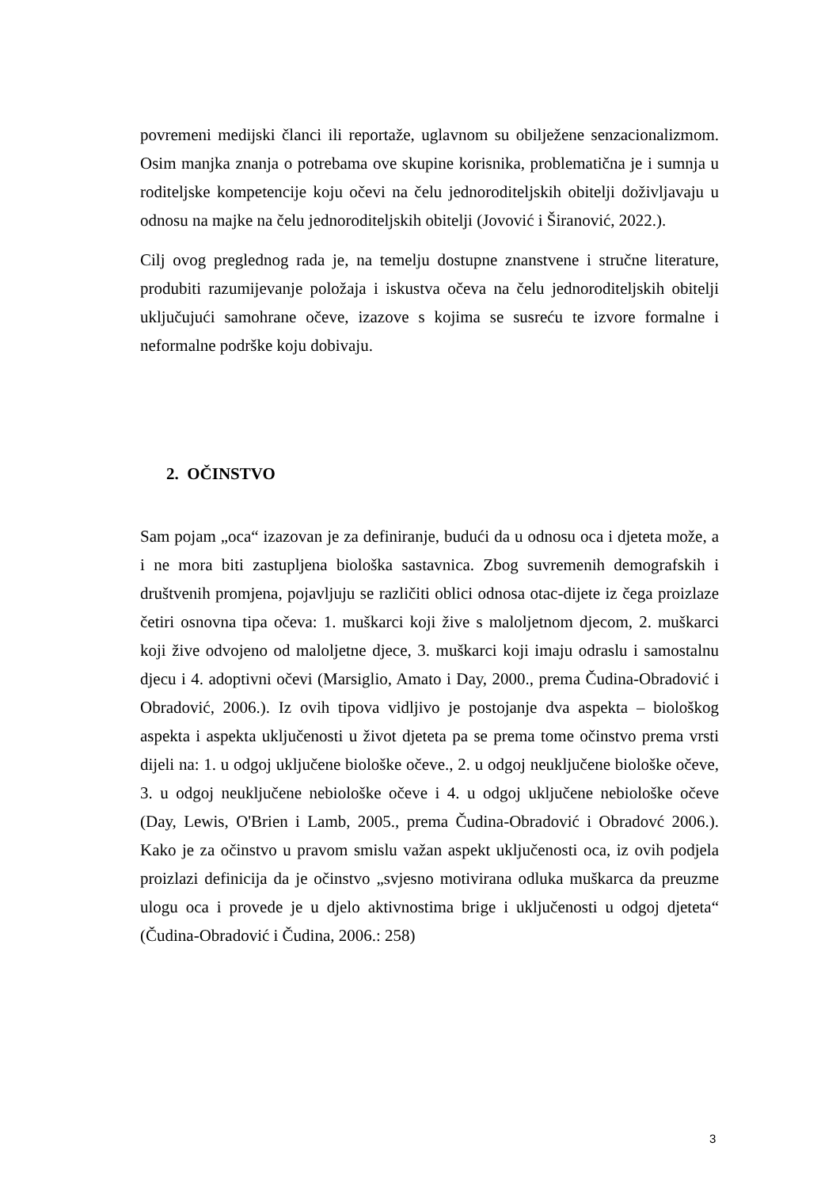povremeni medijski članci ili reportaže, uglavnom su obilježene senzacionalizmom. Osim manjka znanja o potrebama ove skupine korisnika, problematična je i sumnja u roditeljske kompetencije koju očevi na čelu jednoroditeljskih obitelji doživljavaju u odnosu na majke na čelu jednoroditeljskih obitelji (Jovović i Širanović, 2022.).
Cilj ovog preglednog rada je, na temelju dostupne znanstvene i stručne literature, produbiti razumijevanje položaja i iskustva očeva na čelu jednoroditeljskih obitelji uključujući samohrane očeve, izazove s kojima se susreću te izvore formalne i neformalne podrške koju dobivaju.
2. OČINSTVO
Sam pojam „oca“ izazovan je za definiranje, budući da u odnosu oca i djeteta može, a i ne mora biti zastupljena biološka sastavnica. Zbog suvremenih demografskih i društvenih promjena, pojavljuju se različiti oblici odnosa otac-dijete iz čega proizlaze četiri osnovna tipa očeva: 1. muškarci koji žive s maloljetnom djecom, 2. muškarci koji žive odvojeno od maloljetne djece, 3. muškarci koji imaju odraslu i samostalnu djecu i 4. adoptivni očevi (Marsiglio, Amato i Day, 2000., prema Čudina-Obradović i Obradović, 2006.). Iz ovih tipova vidljivo je postojanje dva aspekta – biološkog aspekta i aspekta uključenosti u život djeteta pa se prema tome očinstvo prema vrsti dijeli na: 1. u odgoj uključene biološke očeve., 2. u odgoj neuključene biološke očeve, 3. u odgoj neuključene nebiološke očeve i 4. u odgoj uključene nebiološke očeve (Day, Lewis, O'Brien i Lamb, 2005., prema Čudina-Obradović i Obradovć 2006.). Kako je za očinstvo u pravom smislu važan aspekt uključenosti oca, iz ovih podjela proizlazi definicija da je očinstvo „svjesno motivirana odluka muškarca da preuzme ulogu oca i provede je u djelo aktivnostima brige i uključenosti u odgoj djeteta“ (Čudina-Obradović i Čudina, 2006.: 258)
3